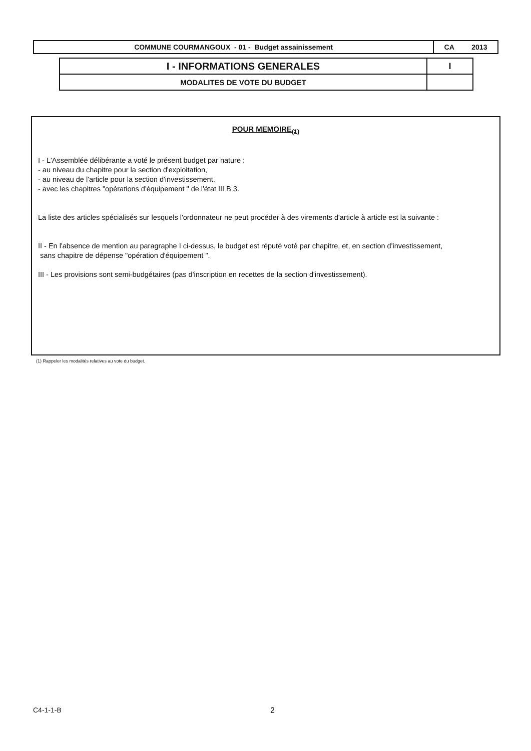| COMMUNE COURMANGOUX - 01 - Budget assainissement | CA 2013 |
| I - INFORMATIONS GENERALES | I |
| MODALITES DE VOTE DU BUDGET | |
POUR MEMOIRE<sub>(1)</sub>
I - L'Assemblée délibérante a voté le présent budget par nature :
- au niveau du chapitre pour la section d'exploitation,
- au niveau de l'article pour la section d'investissement.
- avec les chapitres "opérations d'équipement " de l'état III B 3.
La liste des articles spécialisés sur lesquels l'ordonnateur ne peut procéder à des virements d'article à article est la suivante :
II - En l'absence de mention au paragraphe I ci-dessus, le budget est réputé voté par chapitre, et, en section d'investissement,
sans chapitre de dépense "opération d'équipement ".
III - Les provisions sont semi-budgétaires (pas d'inscription en recettes de la section d'investissement).
(1) Rappeler les modalités relatives au vote du budget.
C4-1-1-B 2